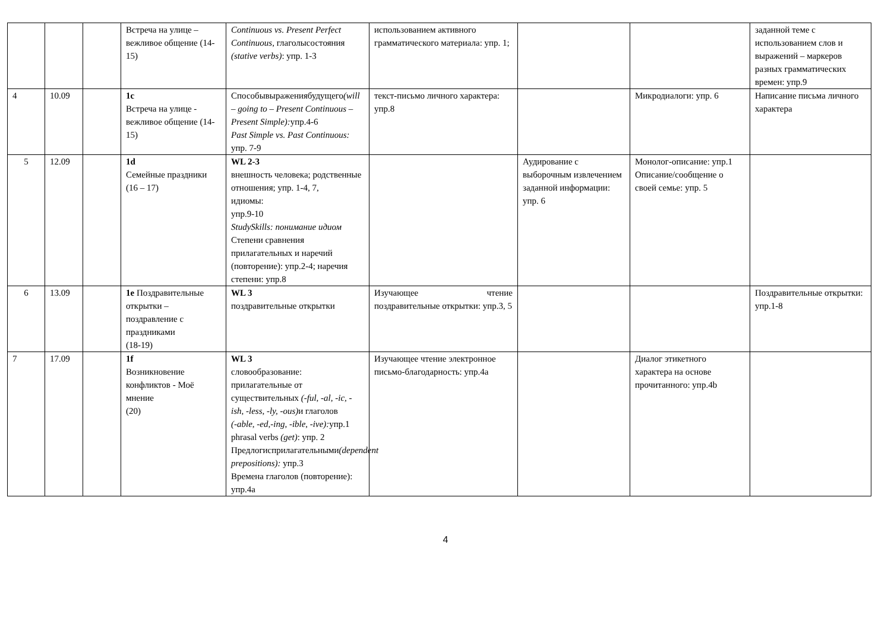| | | | Встреча на улице – вежливое общение (14-15) | Continuous vs. Present Perfect Continuous, глаголысостояния (stative verbs) : упр. 1-3 | использованием активного грамматического материала: упр. 1; | | | заданной теме с использованием слов и выражений – маркеров разных грамматических времен: упр.9 |
| 4 | 10.09 | | 1c Встреча на улице - вежливое общение (14-15) | Способывыражениябудущего (will – going to – Present Continuous – Present Simple): упр.4-6 Past Simple vs. Past Continuous: упр. 7-9 | текст-письмо личного характера: упр.8 | | Микродиалоги: упр. 6 | Написание письма личного характера |
| 5 | 12.09 | | 1d Семейные праздники (16 – 17) | WL 2-3 внешность человека; родственные отношения; упр. 1-4, 7, идиомы: упр.9-10 StudySkills: понимание идиом Степени сравнения прилагательных и наречий (повторение): упр.2-4; наречия степени: упр.8 | | Аудирование с выборочным извлечением заданной информации: упр. 6 | Монолог-описание: упр.1 Описание/сообщение о своей семье: упр. 5 | |
| 6 | 13.09 | | 1e Поздравительные открытки – поздравление с праздниками (18-19) | WL 3 поздравительные открытки | Изучающее чтение поздравительные открытки: упр.3, 5 | | | Поздравительные открытки: упр.1-8 |
| 7 | 17.09 | | 1f Возникновение конфликтов - Моё мнение (20) | WL 3 словообразование: прилагательные от существительных (-ful, -al, -ic, -ish, -less, -ly, -ous) и глаголов (-able, -ed,-ing, -ible, -ive): упр.1 phrasal verbs (get) : упр. 2 Предлогиcприлагательными (dependent prepositions): упр.3 Времена глаголов (повторение): упр.4a | Изучающее чтение электронное письмо-благодарность: упр.4а | | Диалог этикетного характера на основе прочитанного: упр.4b | |
4